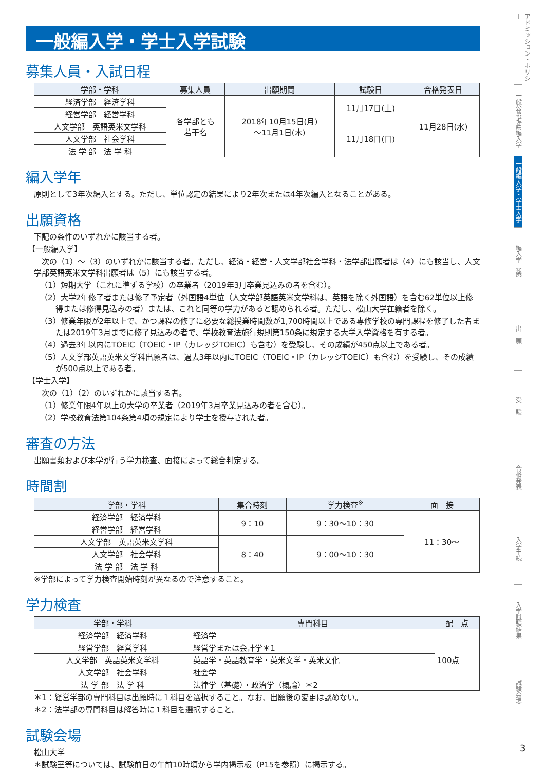一般編入学・学士入学試験
募集人員・入試日程
| 学部・学科 | 募集人員 | 出願期間 | 試験日 | 合格発表日 |
| --- | --- | --- | --- | --- |
| 経済学部 経済学科 | 各学部とも 若干名 | 2018年10月15日(月) 〜11月1日(木) | 11月17日(土) | 11月28日(水) |
| 経営学部 経営学科 | | | | |
| 人文学部 英語英米文学科 | | | 11月18日(日) | |
| 人文学部 社会学科 | | | | |
| 法 学 部 法 学 科 | | | | |
編入学年
原則として3年次編入とする。ただし、単位認定の結果により2年次または4年次編入となることがある。
出願資格
下記の条件のいずれかに該当する者。
【一般編入学】
　次の（1）〜（3）のいずれかに該当する者。ただし、経済・経営・人文学部社会学科・法学部出願者は（4）にも該当し、人文学部英語英米文学科出願者は（5）にも該当する者。
（1）短期大学（これに準ずる学校）の卒業者（2019年3月卒業見込みの者を含む）。
（2）大学2年修了者または修了予定者（外国語4単位（人文学部英語英米文学科は、英語を除く外国語）を含む62単位以上修得または修得見込みの者）または、これと同等の学力があると認められる者。ただし、松山大学在籍者を除く。
（3）修業年限が2年以上で、かつ課程の修了に必要な総授業時間数が1,700時間以上である専修学校の専門課程を修了した者または2019年3月までに修了見込みの者で、学校教育法施行規則第150条に規定する大学入学資格を有する者。
（4）過去3年以内にTOEIC（TOEIC・IP（カレッジTOEIC）も含む）を受験し、その成績が450点以上である者。
（5）人文学部英語英米文学科出願者は、過去3年以内にTOEIC（TOEIC・IP（カレッジTOEIC）も含む）を受験し、その成績が500点以上である者。
【学士入学】
　次の（1）（2）のいずれかに該当する者。
（1）修業年限4年以上の大学の卒業者（2019年3月卒業見込みの者を含む）。
（2）学校教育法第104条第4項の規定により学士を授与された者。
審査の方法
出願書類および本学が行う学力検査、面接によって総合判定する。
時間割
| 学部・学科 | 集合時刻 | 学力検査<sup>※</sup> | 面 接 |
| --- | --- | --- | --- |
| 経済学部 経済学科 | 9：10 | 9：30〜10：30 | 11：30〜 |
| 経営学部 経営学科 | | | |
| 人文学部 英語英米文学科 | 8：40 | 9：00〜10：30 | |
| 人文学部 社会学科 | | | |
| 法 学 部 法 学 科 | | | |
※学部によって学力検査開始時刻が異なるので注意すること。
学力検査
| 学部・学科 | 専門科目 | 配 点 |
| --- | --- | --- |
| 経済学部 経済学科 | 経済学 | 100点 |
| 経営学部 経営学科 | 経営学または会計学＊1 | |
| 人文学部 英語英米文学科 | 英語学・英語教育学・英米文学・英米文化 | |
| 人文学部 社会学科 | 社会学 | |
| 法 学 部 法 学 科 | 法律学（基礎）・政治学（概論）＊2 | |
＊1：経営学部の専門科目は出願時に１科目を選択すること。なお、出願後の変更は認めない。
＊2：法学部の専門科目は解答時に１科目を選択すること。
試験会場
松山大学
＊試験室等については、試験前日の午前10時頃から学内掲示板（P15を参照）に掲示する。
アドミッション・ポリシー
一般公募推薦編入学
一般編入学・学士入学
編入学（薬）
出　願
受　験
合格発表
入学手続
入学試験結果
試験会場
3